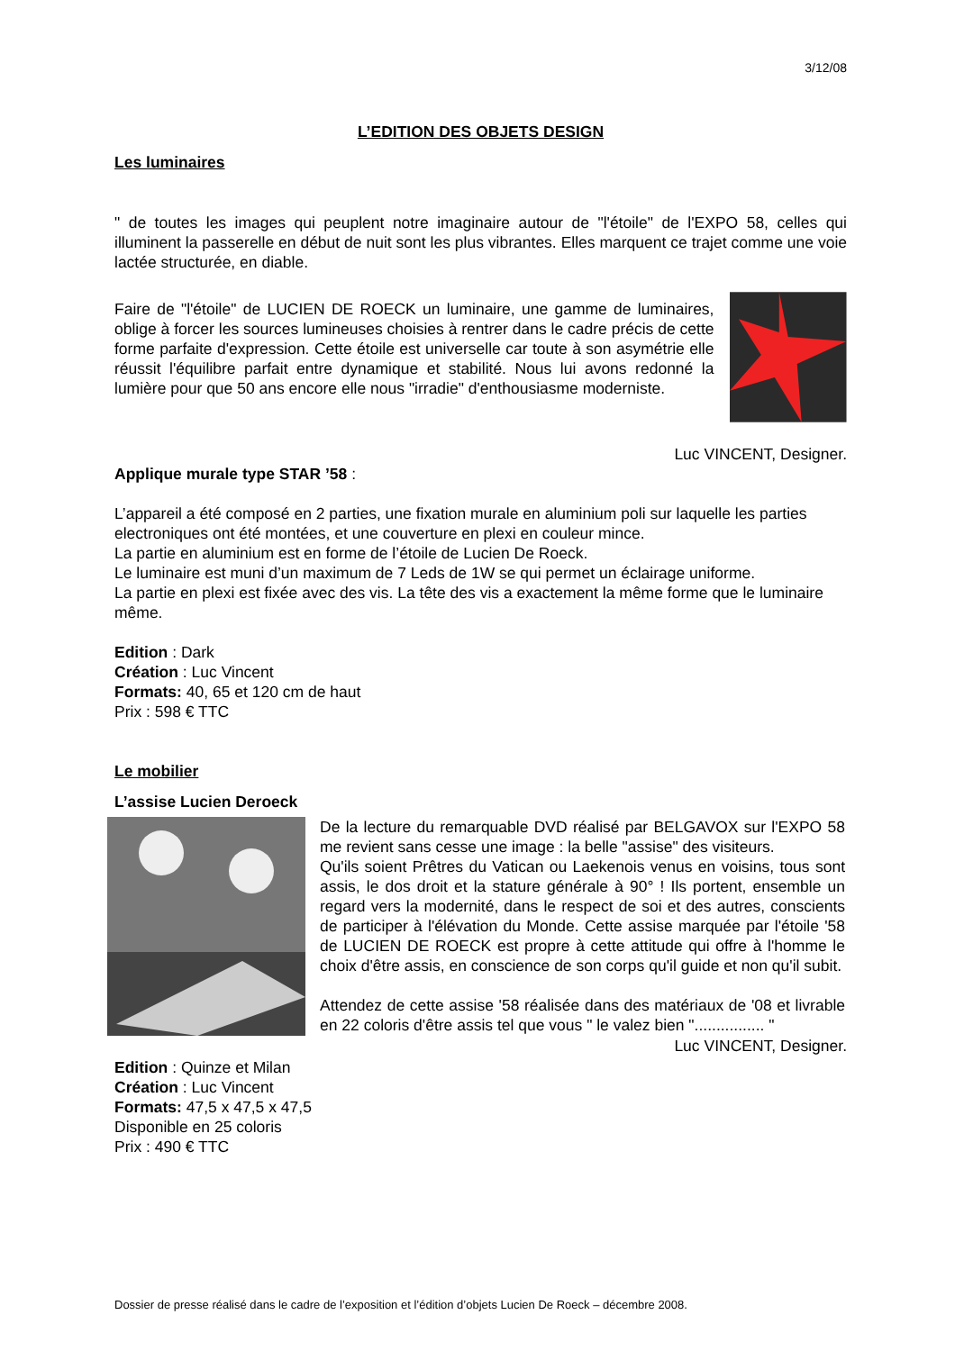3/12/08
L’EDITION DES OBJETS DESIGN
Les luminaires
" de toutes les images qui peuplent notre imaginaire autour de "l'étoile" de l'EXPO 58, celles qui illuminent la passerelle en début de nuit sont les plus vibrantes. Elles marquent ce trajet comme une voie lactée structurée, en diable.
Faire de "l'étoile" de LUCIEN DE ROECK un luminaire, une gamme de luminaires, oblige à forcer les sources lumineuses choisies à rentrer dans le cadre précis de cette forme parfaite d'expression. Cette étoile est universelle car toute à son asymétrie elle réussit l'équilibre parfait entre dynamique et stabilité. Nous lui avons redonné la lumière pour que 50 ans encore elle nous "irradie" d'enthousiasme moderniste.
Luc VINCENT, Designer.
Applique murale type STAR ’58 :
L’appareil a été composé en 2 parties, une fixation murale en aluminium poli sur laquelle les parties electroniques ont été montées, et une couverture en plexi en couleur mince.
La partie en aluminium est en forme de l’étoile de Lucien De Roeck.
Le luminaire est muni d’un maximum de 7 Leds de 1W se qui permet un éclairage uniforme.
La partie en plexi est fixée avec des vis. La tête des vis a exactement la même forme que le luminaire même.
Edition : Dark
Création : Luc Vincent
Formats: 40, 65 et 120 cm de haut
Prix : 598 € TTC
Le mobilier
L’assise Lucien Deroeck
De la lecture du remarquable DVD réalisé par BELGAVOX sur l'EXPO 58 me revient sans cesse une image : la belle "assise" des visiteurs.
Qu'ils soient Prêtres du Vatican ou Laekenois venus en voisins, tous sont assis, le dos droit et la stature générale à 90° ! Ils portent, ensemble un regard vers la modernité, dans le respect de soi et des autres, conscients de participer à l'élévation du Monde. Cette assise marquée par l'étoile '58 de LUCIEN DE ROECK est propre à cette attitude qui offre à l'homme le choix d'être assis, en conscience de son corps qu'il guide et non qu'il subit.
Attendez de cette assise '58 réalisée dans des matériaux de '08 et livrable en 22 coloris d'être assis tel que vous " le valez bien "................ "
Luc VINCENT, Designer.
Edition : Quinze et Milan
Création : Luc Vincent
Formats: 47,5 x 47,5 x 47,5
Disponible en 25 coloris
Prix : 490 € TTC
Dossier de presse réalisé dans le cadre de l’exposition et l’édition d’objets Lucien De Roeck – décembre 2008.